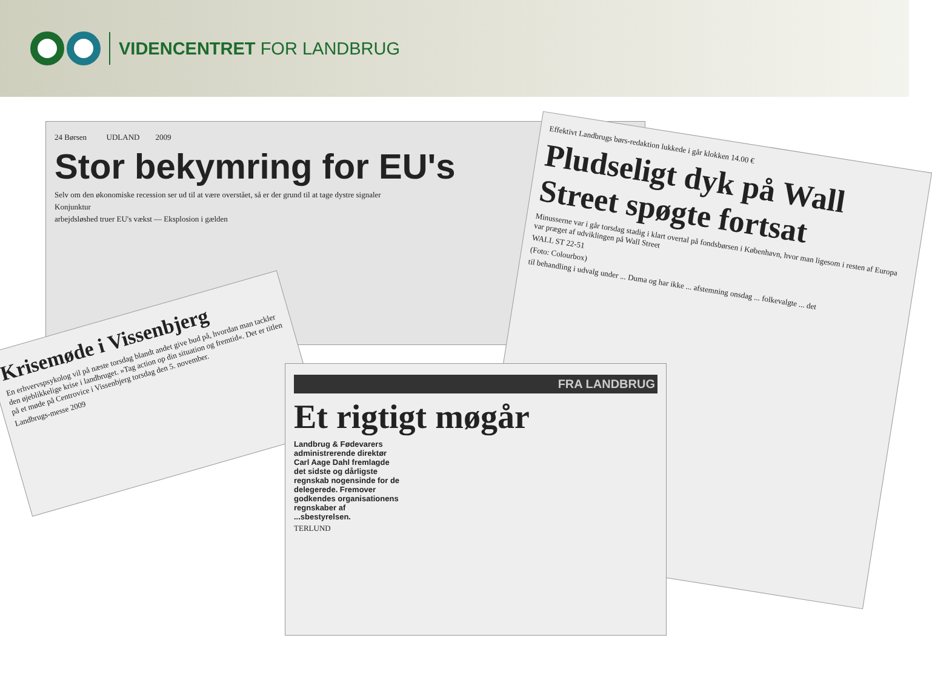VIDENCENTRET FOR LANDBRUG
24 Børsen UDLAND 2009
Stor bekymring for EU's
Selv om den økonomiske recession ser ud til at være overstået, så er der grund til at tage dystre signaler
Konjunktur
arbejdsløshed truer EU's vækst — Eksplosion i gælden
Effektivt Landbrugs børs-redaktion lukkede i går klokken 14.00 €
Pludseligt dyk på Wall Street spøgte fortsat
Minusserne var i går torsdag stadig i klart overtal på fondsbørsen i København, hvor man ligesom i resten af Europa var præget af udviklingen på Wall Street
WALL ST 22-51
(Foto: Colourbox)
til behandling i udvalg under ... Duma og har ikke ... afstemning onsdag ... folkevalgte ... det
Krisemøde i Vissenbjerg
En erhvervspsykolog vil på næste torsdag blandt andet give bud på, hvordan man tackler den øjeblikkelige krise i landbruget. »Tag action op din situation og fremtid«. Det er titlen på et møde på Centrovice i Vissenbjerg torsdag den 5. november.
Landbrugs-messe 2009
FRA LANDBRUG
Et rigtigt møgår
Landbrug & Fødevarers administrerende direktør Carl Aage Dahl fremlagde det sidste og dårligste regnskab nogensinde for de delegerede. Fremover godkendes organisationens regnskaber af ...sbestyrelsen.
TERLUND